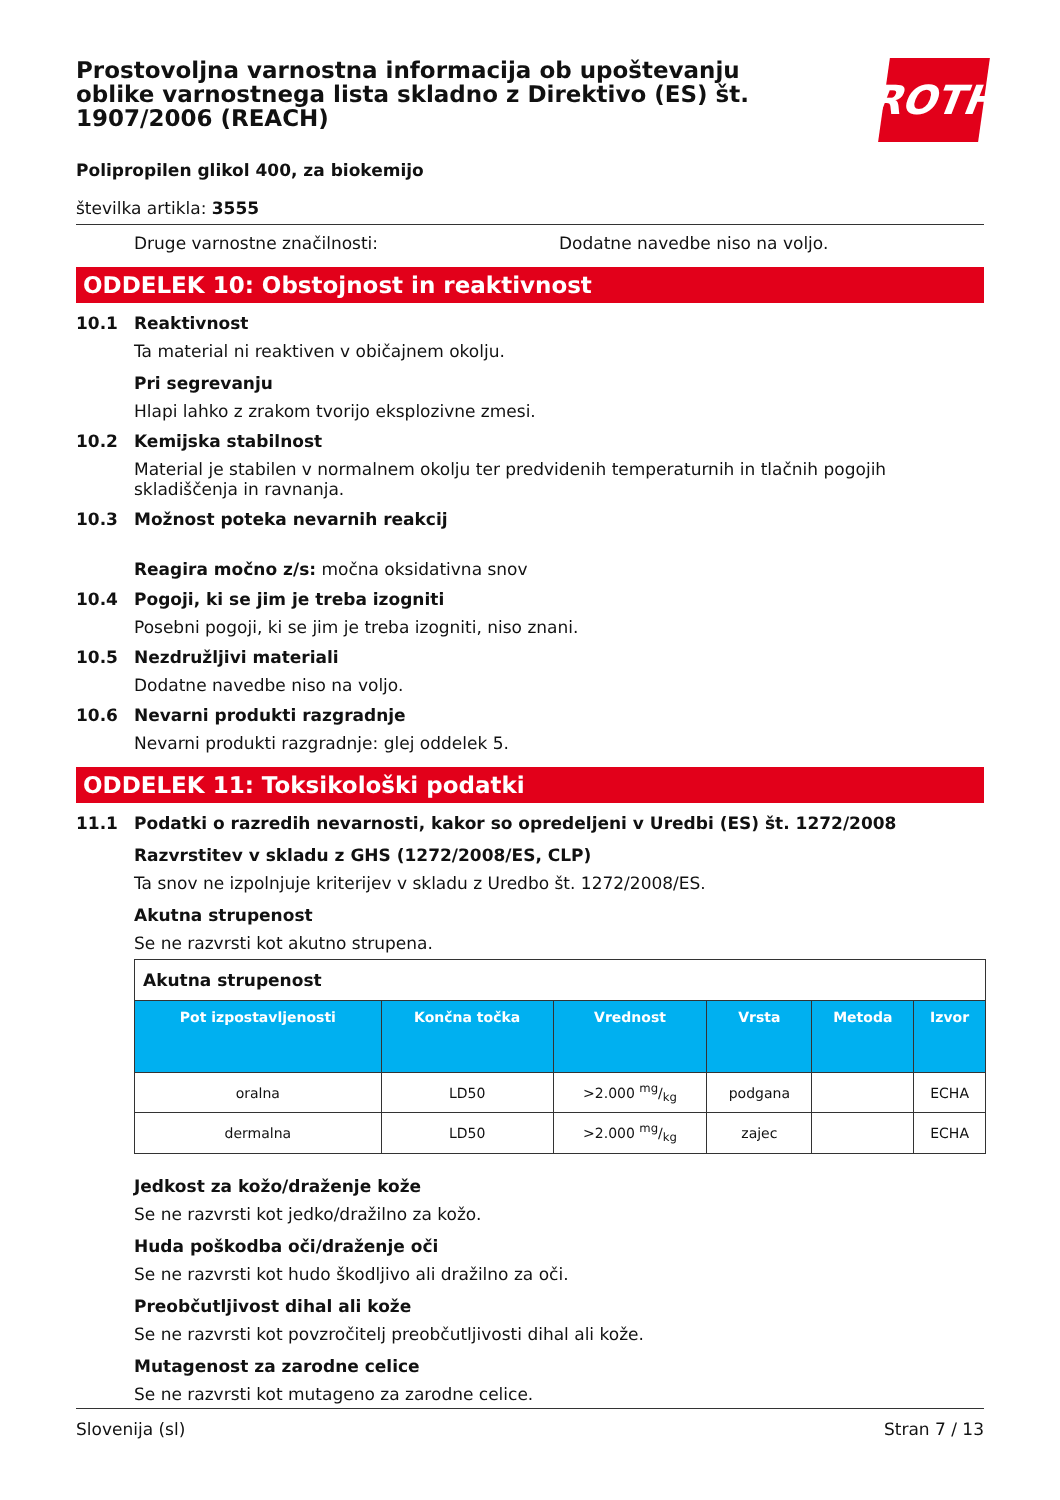Prostovoljna varnostna informacija ob upoštevanju oblike varnostnega lista skladno z Direktivo (ES) št. 1907/2006 (REACH)
ROTH
Polipropilen glikol 400, za biokemijo
številka artikla: 3555
Druge varnostne značilnosti: Dodatne navedbe niso na voljo.
ODDELEK 10: Obstojnost in reaktivnost
10.1 Reaktivnost
Ta material ni reaktiven v običajnem okolju.
Pri segrevanju
Hlapi lahko z zrakom tvorijo eksplozivne zmesi.
10.2 Kemijska stabilnost
Material je stabilen v normalnem okolju ter predvidenih temperaturnih in tlačnih pogojih skladiščenja in ravnanja.
10.3 Možnost poteka nevarnih reakcij
Reagira močno z/s: močna oksidativna snov
10.4 Pogoji, ki se jim je treba izogniti
Posebni pogoji, ki se jim je treba izogniti, niso znani.
10.5 Nezdružljivi materiali
Dodatne navedbe niso na voljo.
10.6 Nevarni produkti razgradnje
Nevarni produkti razgradnje: glej oddelek 5.
ODDELEK 11: Toksikološki podatki
11.1 Podatki o razredih nevarnosti, kakor so opredeljeni v Uredbi (ES) št. 1272/2008
Razvrstitev v skladu z GHS (1272/2008/ES, CLP)
Ta snov ne izpolnjuje kriterijev v skladu z Uredbo št. 1272/2008/ES.
Akutna strupenost
Se ne razvrsti kot akutno strupena.
| Akutna strupenost | | | | | |
| Pot izpostavljenosti | Končna točka | Vrednost | Vrsta | Metoda | Izvor |
| oralna | LD50 | >2.000 mg/kg | podgana | | ECHA |
| dermalna | LD50 | >2.000 mg/kg | zajec | | ECHA |
Jedkost za kožo/draženje kože
Se ne razvrsti kot jedko/dražilno za kožo.
Huda poškodba oči/draženje oči
Se ne razvrsti kot hudo škodljivo ali dražilno za oči.
Preobčutljivost dihal ali kože
Se ne razvrsti kot povzročitelj preobčutljivosti dihal ali kože.
Mutagenost za zarodne celice
Se ne razvrsti kot mutageno za zarodne celice.
Slovenija (sl) Stran 7 / 13